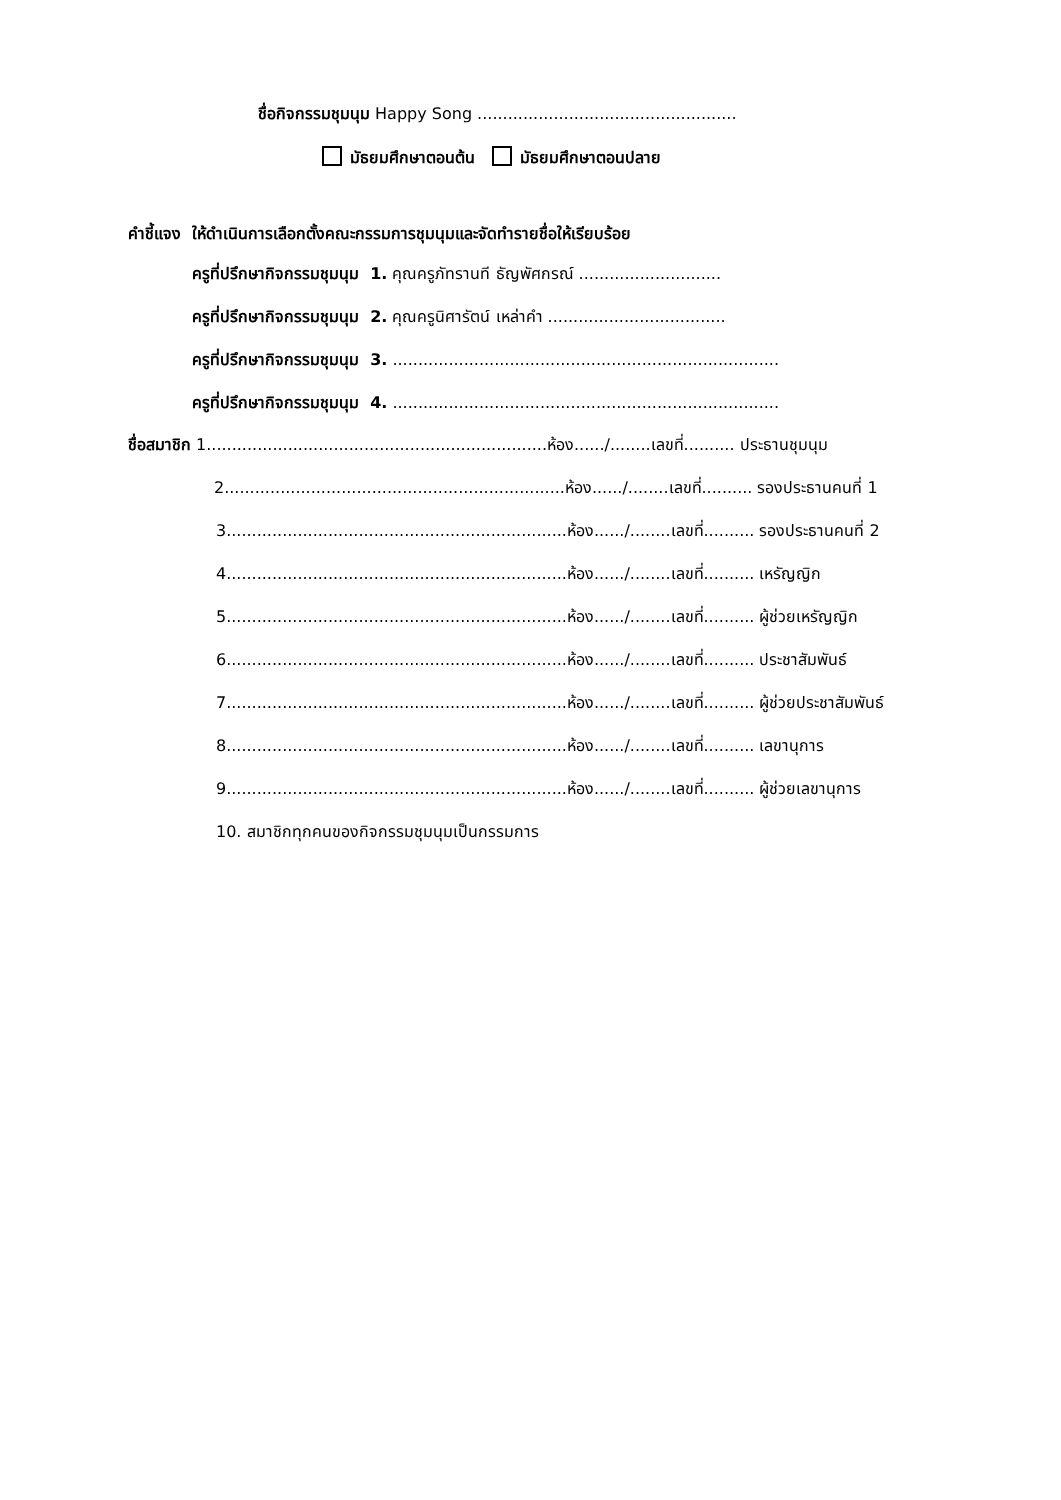ชื่อกิจกรรมชุมนุม Happy Song ...................................................
มัธยมศึกษาตอนต้น มัธยมศึกษาตอนปลาย
คำชี้แจง ให้ดำเนินการเลือกตั้งคณะกรรมการชุมนุมและจัดทำรายชื่อให้เรียบร้อย
ครูที่ปรึกษากิจกรรมชุมนุม 1. คุณครูภัทรานที ธัญพัศกรณ์ ............................
ครูที่ปรึกษากิจกรรมชุมนุม 2. คุณครูนิศารัตน์ เหล่าคำ ...................................
ครูที่ปรึกษากิจกรรมชุมนุม 3. ............................................................................
ครูที่ปรึกษากิจกรรมชุมนุม 4. ............................................................................
ชื่อสมาชิก 1...................................................................ห้อง....../........เลขที่.......... ประธานชุมนุม
2...................................................................ห้อง....../........เลขที่.......... รองประธานคนที่ 1
3...................................................................ห้อง....../........เลขที่.......... รองประธานคนที่ 2
4...................................................................ห้อง....../........เลขที่.......... เหรัญญิก
5...................................................................ห้อง....../........เลขที่.......... ผู้ช่วยเหรัญญิก
6...................................................................ห้อง....../........เลขที่.......... ประชาสัมพันธ์
7...................................................................ห้อง....../........เลขที่.......... ผู้ช่วยประชาสัมพันธ์
8...................................................................ห้อง....../........เลขที่.......... เลขานุการ
9...................................................................ห้อง....../........เลขที่.......... ผู้ช่วยเลขานุการ
10. สมาชิกทุกคนของกิจกรรมชุมนุมเป็นกรรมการ